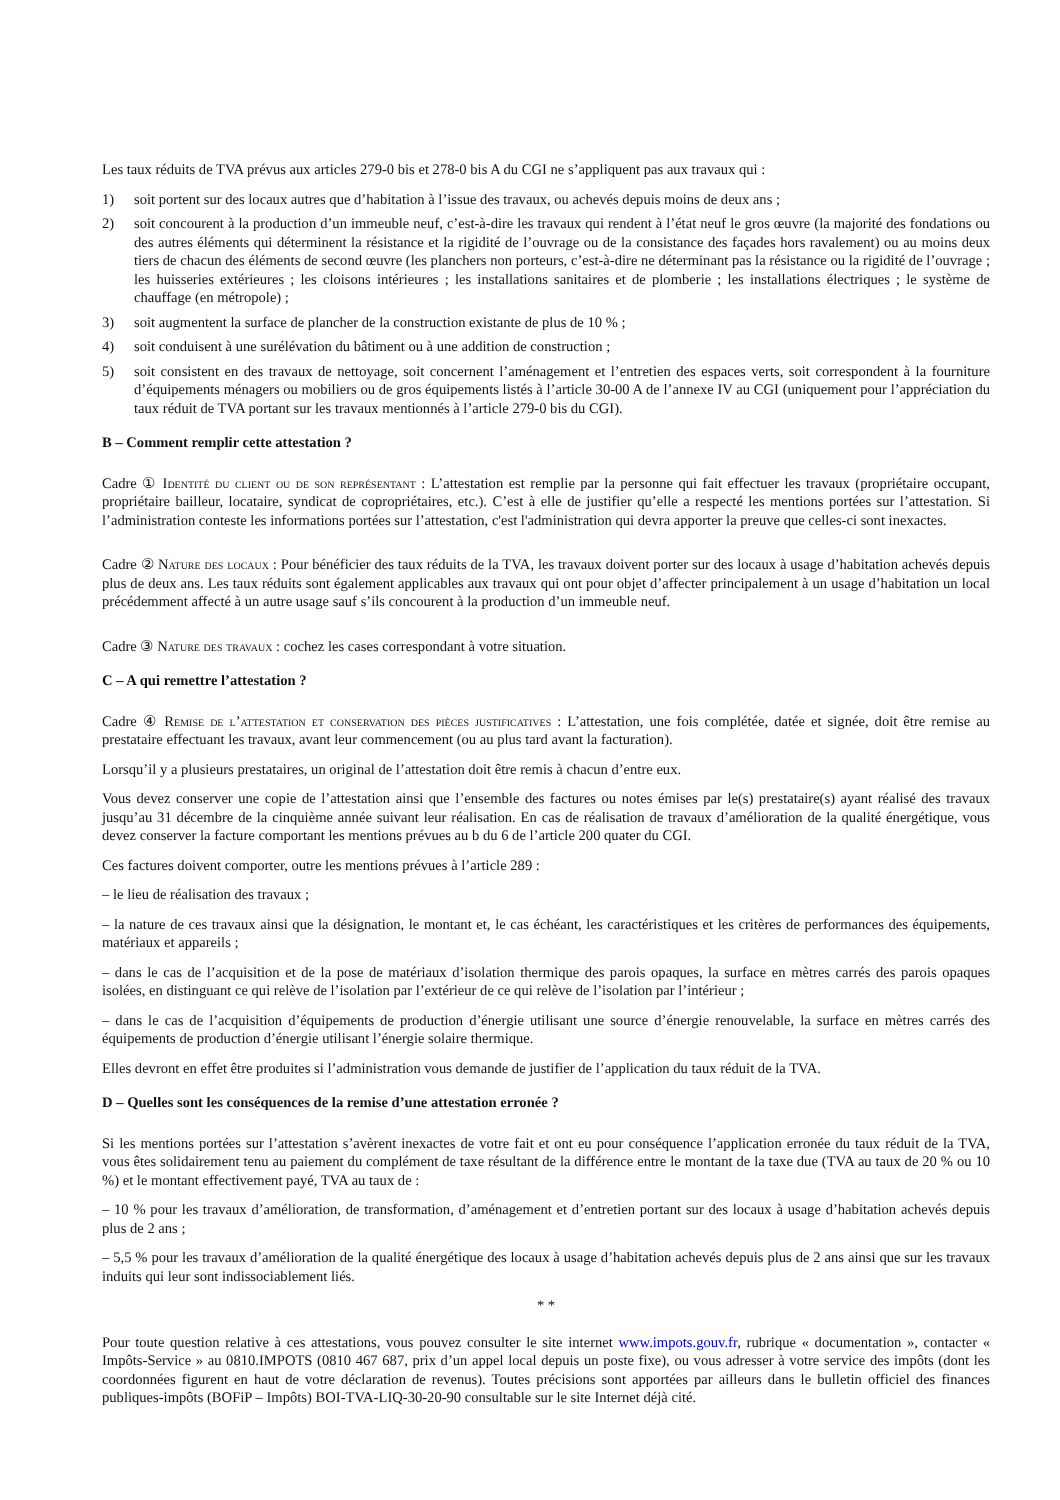Les taux réduits de TVA prévus aux articles 279-0 bis et 278-0 bis A du CGI ne s’appliquent pas aux travaux qui :
1) soit portent sur des locaux autres que d’habitation à l’issue des travaux, ou achevés depuis moins de deux ans ;
2) soit concourent à la production d’un immeuble neuf, c’est-à-dire les travaux qui rendent à l’état neuf le gros œuvre (la majorité des fondations ou des autres éléments qui déterminent la résistance et la rigidité de l’ouvrage ou de la consistance des façades hors ravalement) ou au moins deux tiers de chacun des éléments de second œuvre (les planchers non porteurs, c’est-à-dire ne déterminant pas la résistance ou la rigidité de l’ouvrage ; les huisseries extérieures ; les cloisons intérieures ; les installations sanitaires et de plomberie ; les installations électriques ; le système de chauffage (en métropole) ;
3) soit augmentent la surface de plancher de la construction existante de plus de 10 % ;
4) soit conduisent à une surélévation du bâtiment ou à une addition de construction ;
5) soit consistent en des travaux de nettoyage, soit concernent l’aménagement et l’entretien des espaces verts, soit correspondent à la fourniture d’équipements ménagers ou mobiliers ou de gros équipements listés à l’article 30-00 A de l’annexe IV au CGI (uniquement pour l’appréciation du taux réduit de TVA portant sur les travaux mentionnés à l’article 279-0 bis du CGI).
B – Comment remplir cette attestation ?
Cadre ① Identité du client ou de son représentant : L’attestation est remplie par la personne qui fait effectuer les travaux (propriétaire occupant, propriétaire bailleur, locataire, syndicat de copropriétaires, etc.). C’est à elle de justifier qu’elle a respecté les mentions portées sur l’attestation. Si l’administration conteste les informations portées sur l’attestation, c'est l'administration qui devra apporter la preuve que celles-ci sont inexactes.
Cadre ② Nature des locaux : Pour bénéficier des taux réduits de la TVA, les travaux doivent porter sur des locaux à usage d’habitation achevés depuis plus de deux ans. Les taux réduits sont également applicables aux travaux qui ont pour objet d’affecter principalement à un usage d’habitation un local précédemment affecté à un autre usage sauf s’ils concourent à la production d’un immeuble neuf.
Cadre ③ Nature des travaux : cochez les cases correspondant à votre situation.
C – A qui remettre l’attestation ?
Cadre ④ Remise de l’attestation et conservation des pièces justificatives : L’attestation, une fois complétée, datée et signée, doit être remise au prestataire effectuant les travaux, avant leur commencement (ou au plus tard avant la facturation).
Lorsqu’il y a plusieurs prestataires, un original de l’attestation doit être remis à chacun d’entre eux.
Vous devez conserver une copie de l’attestation ainsi que l’ensemble des factures ou notes émises par le(s) prestataire(s) ayant réalisé des travaux jusqu’au 31 décembre de la cinquième année suivant leur réalisation. En cas de réalisation de travaux d’amélioration de la qualité énergétique, vous devez conserver la facture comportant les mentions prévues au b du 6 de l’article 200 quater du CGI.
Ces factures doivent comporter, outre les mentions prévues à l’article 289 :
– le lieu de réalisation des travaux ;
– la nature de ces travaux ainsi que la désignation, le montant et, le cas échéant, les caractéristiques et les critères de performances des équipements, matériaux et appareils ;
– dans le cas de l’acquisition et de la pose de matériaux d’isolation thermique des parois opaques, la surface en mètres carrés des parois opaques isolées, en distinguant ce qui relève de l’isolation par l’extérieur de ce qui relève de l’isolation par l’intérieur ;
– dans le cas de l’acquisition d’équipements de production d’énergie utilisant une source d’énergie renouvelable, la surface en mètres carrés des équipements de production d’énergie utilisant l’énergie solaire thermique.
Elles devront en effet être produites si l’administration vous demande de justifier de l’application du taux réduit de la TVA.
D – Quelles sont les conséquences de la remise d’une attestation erronée ?
Si les mentions portées sur l’attestation s’avèrent inexactes de votre fait et ont eu pour conséquence l’application erronée du taux réduit de la TVA, vous êtes solidairement tenu au paiement du complément de taxe résultant de la différence entre le montant de la taxe due (TVA au taux de 20 % ou 10 %) et le montant effectivement payé, TVA au taux de :
– 10 % pour les travaux d’amélioration, de transformation, d’aménagement et d’entretien portant sur des locaux à usage d’habitation achevés depuis plus de 2 ans ;
– 5,5 % pour les travaux d’amélioration de la qualité énergétique des locaux à usage d’habitation achevés depuis plus de 2 ans ainsi que sur les travaux induits qui leur sont indissociablement liés.
* *
Pour toute question relative à ces attestations, vous pouvez consulter le site internet www.impots.gouv.fr, rubrique « documentation », contacter « Impôts-Service » au 0810.IMPOTS (0810 467 687, prix d’un appel local depuis un poste fixe), ou vous adresser à votre service des impôts (dont les coordonnées figurent en haut de votre déclaration de revenus). Toutes précisions sont apportées par ailleurs dans le bulletin officiel des finances publiques-impôts (BOFiP – Impôts) BOI-TVA-LIQ-30-20-90 consultable sur le site Internet déjà cité.